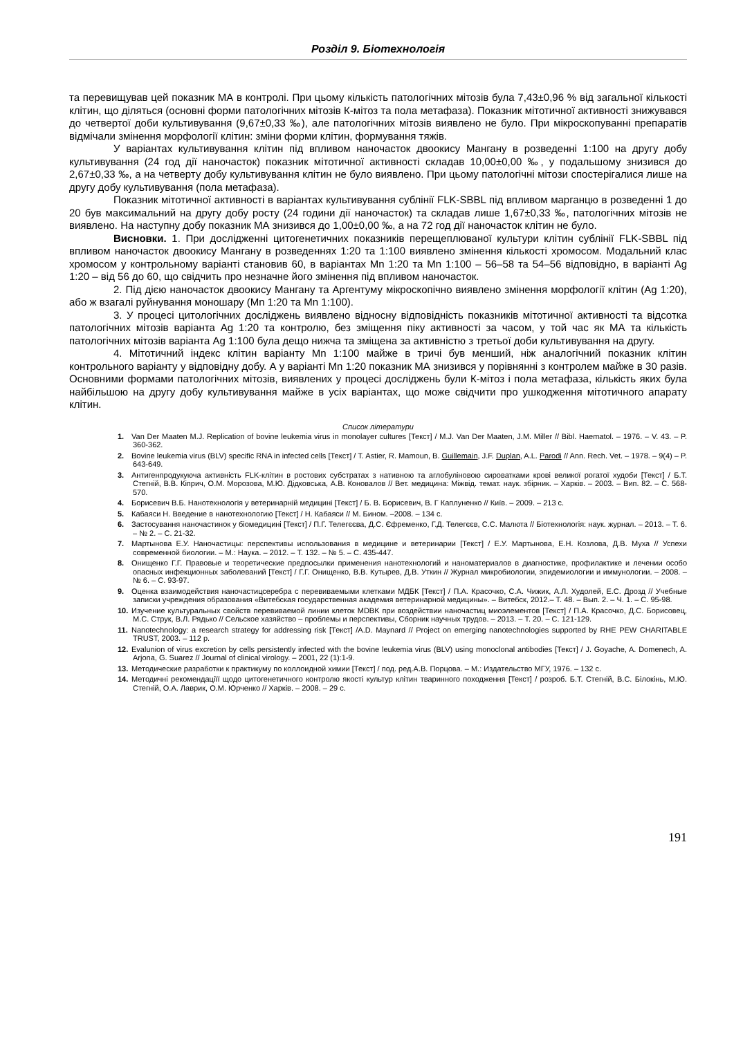Розділ 9. Біотехнологія
та перевищував цей показник МА в контролі. При цьому кількість патологічних мітозів була 7,43±0,96 % від загальної кількості клітин, що діляться (основні форми патологічних мітозів К-мітоз та пола метафаза). Показник мітотичної активності знижувався до четвертої доби культивування (9,67±0,33 ‰), але патологічних мітозів виявлено не було. При мікроскопуванні препаратів відмічали змінення морфології клітин: зміни форми клітин, формування тяжів.
У варіантах культивування клітин під впливом наночасток двоокису Мангану в розведенні 1:100 на другу добу культивування (24 год дії наночасток) показник мітотичної активності складав 10,00±0,00 ‰, у подальшому знизився до 2,67±0,33 ‰, а на четверту добу культивування клітин не було виявлено. При цьому патологічні мітози спостерігалися лише на другу добу культивування (пола метафаза).
Показник мітотичної активності в варіантах культивування сублінії FLK-SBBL під впливом марганцю в розведенні 1 до 20 був максимальний на другу добу росту (24 години дії наночасток) та складав лише 1,67±0,33 ‰, патологічних мітозів не виявлено. На наступну добу показник МА знизився до 1,00±0,00 ‰, а на 72 год дії наночасток клітин не було.
Висновки. 1. При дослідженні цитогенетичних показників перещеплюваної культури клітин сублінії FLK-SBBL під впливом наночасток двоокису Мангану в розведеннях 1:20 та 1:100 виявлено змінення кількості хромосом. Модальний клас хромосом у контрольному варіанті становив 60, в варіантах Mn 1:20 та Mn 1:100 – 56–58 та 54–56 відповідно, в варіанті Ag 1:20 – від 56 до 60, що свідчить про незначне його змінення під впливом наночасток.
2. Під дією наночасток двоокису Мангану та Аргентуму мікроскопічно виявлено змінення морфології клітин (Ag 1:20), або ж взагалі руйнування моношару (Mn 1:20 та Mn 1:100).
3. У процесі цитологічних досліджень виявлено відносну відповідність показників мітотичної активності та відсотка патологічних мітозів варіанта Ag 1:20 та контролю, без зміщення піку активності за часом, у той час як МА та кількість патологічних мітозів варіанта Ag 1:100 була дещо нижча та зміщена за активністю з третьої доби культивування на другу.
4. Мітотичний індекс клітин варіанту Mn 1:100 майже в тричі був менший, ніж аналогічний показник клітин контрольного варіанту у відповідну добу. А у варіанті Mn 1:20 показник МА знизився у порівнянні з контролем майже в 30 разів. Основними формами патологічних мітозів, виявлених у процесі досліджень були К-мітоз і пола метафаза, кількість яких була найбільшою на другу добу культивування майже в усіх варіантах, що може свідчити про ушкодження мітотичного апарату клітин.
Список літератури
1. Van Der Maaten M.J. Replication of bovine leukemia virus in monolayer cultures [Текст] / M.J. Van Der Maaten, J.M. Miller // Bibl. Haematol. – 1976. – V. 43. – P. 360-362.
2. Bovine leukemia virus (BLV) specific RNA in infected cells [Текст] / T. Astier, R. Mamoun, B. Guillemain, J.F. Duplan, A.L. Parodi // Ann. Rech. Vet. – 1978. – 9(4) – P. 643-649.
3. Антигенпродукуюча активність FLK-клітин в ростових субстратах з нативною та аглобуліновою сироватками крові великої рогатої худоби [Текст] / Б.Т. Стегній, В.В. Кіприч, О.М. Морозова, М.Ю. Дідковська, А.В. Коновалов // Вет. медицина: Міжвід. темат. наук. збірник. – Харків. – 2003. – Вип. 82. – С. 568-570.
4. Борисевич В.Б. Нанотехнологія у ветеринарній медицині [Текст] / Б. В. Борисевич, В. Г Каплуненко // Київ. – 2009. – 213 с.
5. Кабаяси Н. Введение в нанотехнологию [Текст] / Н. Кабаяси // М. Бином. –2008. – 134 с.
6. Застосування наночастинок у біомедицині [Текст] / П.Г. Телегєєва, Д.С. Єфременко, Г.Д. Телегєєв, С.С. Малюта // Біотехнологія: наук. журнал. – 2013. – Т. 6. – № 2. – С. 21-32.
7. Мартынова Е.У. Наночастицы: перспективы использования в медицине и ветеринарии [Текст] / Е.У. Мартынова, Е.Н. Козлова, Д.В. Муха // Успехи современной биологии. – М.: Наука. – 2012. – Т. 132. – № 5. – С. 435-447.
8. Онищенко Г.Г. Правовые и теоретические предпосылки применения нанотехнологий и наноматериалов в диагностике, профилактике и лечении особо опасных инфекционных заболеваний [Текст] / Г.Г. Онищенко, В.В. Кутырев, Д.В. Уткин // Журнал микробиологии, эпидемиологии и иммунологии. – 2008. – № 6. – С. 93-97.
9. Оценка взаимодействия наночастицсеребра с перевиваемыми клетками МДБК [Текст] / П.А. Красочко, С.А. Чижик, А.Л. Худолей, Е.С. Дрозд // Учебные записки учреждения образования «Витебская государственная академия ветеринарной медицины». – Витебск, 2012.– Т. 48. – Вып. 2. – Ч. 1. – С. 95-98.
10. Изучение культуральных свойств перевиваемой линии клеток MDBK при воздействии наночастиц миоэлементов [Текст] / П.А. Красочко, Д.С. Борисовец, М.С. Струк, В.Л. Рядько // Сельское хазяйство – проблемы и перспективы, Сборник научных трудов. – 2013. – Т. 20. – С. 121-129.
11. Nanotechnology: a research strategy for addressing risk [Текст] /A.D. Maynard // Project on emerging nanotechnologies supported by RHE PEW CHARITABLE TRUST, 2003. – 112 p.
12. Evalunion of virus excretion by cells persistently infected with the bovine leukemia virus (BLV) using monoclonal antibodies [Текст] / J. Goyache, A. Domenech, A. Arjona, G. Suarez // Journal of clinical virology. – 2001, 22 (1):1-9.
13. Методические разработки к практикуму по коллоидной химии [Текст] / под. ред.А.В. Порцова. – М.: Издательство МГУ, 1976. – 132 с.
14. Методичні рекомендаціїї щодо цитогенетичного контролю якості культур клітин тваринного походження [Текст] / розроб. Б.Т. Стегній, В.С. Білокінь, М.Ю. Стегній, О.А. Лаврик, О.М. Юрченко // Харків. – 2008. – 29 с.
191